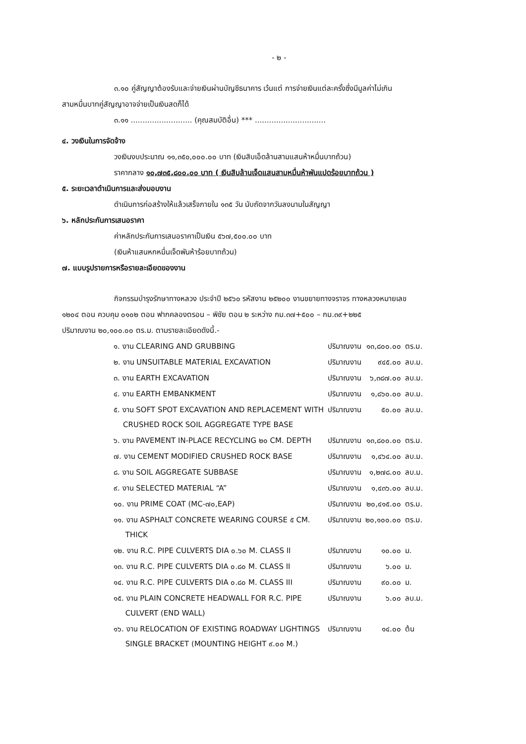- ๒ -
๓.๑๐ คู่สัญญาต้องรับและจ่ายเงินผ่านบัญชีธนาคาร เว้นแต่ การจ่ายเงินแต่ละครั้งซึ่งมีมูลค่าไม่เกิน
สามหมื่นบาทคู่สัญญาอาจจ่ายเป็นเงินสดก็ได้
๓.๑๑ .......................... (คุณสมบัติอื่น) *** ..............................
๔. วงเงินในการจัดจ้าง
วงเงินงบประมาณ ๑๑,๓๕๐,๐๐๐.๐๐ บาท (เงินสิบเอ็ดล้านสามแสนห้าหมื่นบาทถ้วน)
ราคากลาง ๑๐,๗๓๕,๘๐๐.๐๐ บาท ( เงินสิบล้านเจ็ดแสนสามหมื่นห้าพันแปดร้อยบาทถ้วน )
๕. ระยะเวลาดำเนินการและส่งมอบงาน
ดำเนินการก่อสร้างให้แล้วเสร็จภายใน ๑๓๕ วัน นับถัดจากวันลงนามในสัญญา
๖. หลักประกันการเสนอราคา
ค่าหลักประกันการเสนอราคาเป็นเงิน ๕๖๗,๕๐๐.๐๐ บาท
(เงินห้าแสนหกหมื่นเจ็ดพันห้าร้อยบาทถ้วน)
๗. แบบรูปรายการหรือรายละเอียดของงาน
กิจกรรมบำรุงรักษาทางหลวง ประจำปี ๒๕๖๐ รหัสงาน ๒๕๒๐๐ งานขยายทางจราจร ทางหลวงหมายเลข
๑๒๐๔ ตอน ควบคุม ๐๑๐๒ ตอน ฟากคลองตรอน – พิชัย ตอน ๒ ระหว่าง กม.๓๗+๕๐๐ – กม.๓๙+๒๒๕
ปริมาณงาน ๒๐,๑๐๐.๐๐ ตร.ม. ตามรายละเอียดดังนี้.-
| ๑. งาน CLEARING AND GRUBBING | ปริมาณงาน | ๑๓,๘๐๐.๐๐ | ตร.ม. |
| ๒. งาน UNSUITABLE MATERIAL EXCAVATION | ปริมาณงาน | ๙๔๕.๐๐ | ลบ.ม. |
| ๓. งาน EARTH EXCAVATION | ปริมาณงาน | ๖,๓๘๗.๐๐ | ลบ.ม. |
| ๔. งาน EARTH EMBANKMENT | ปริมาณงาน | ๑,๘๖๐.๐๐ | ลบ.ม. |
| ๕. งาน SOFT SPOT EXCAVATION AND REPLACEMENT WITH CRUSHED ROCK SOIL AGGREGATE TYPE BASE | ปริมาณงาน | ๕๐.๐๐ | ลบ.ม. |
| ๖. งาน PAVEMENT IN-PLACE RECYCLING ๒๐ CM. DEPTH | ปริมาณงาน | ๑๓,๘๐๐.๐๐ | ตร.ม. |
| ๗. งาน CEMENT MODIFIED CRUSHED ROCK BASE | ปริมาณงาน | ๑,๔๖๔.๐๐ | ลบ.ม. |
| ๘. งาน SOIL AGGREGATE SUBBASE | ปริมาณงาน | ๑,๒๗๘.๐๐ | ลบ.ม. |
| ๙. งาน SELECTED MATERIAL “A” | ปริมาณงาน | ๑,๔๓๖.๐๐ | ลบ.ม. |
| ๑๐. งาน PRIME COAT (MC-๗๐,EAP) | ปริมาณงาน | ๒๐,๔๑๕.๐๐ | ตร.ม. |
| ๑๑. งาน ASPHALT CONCRETE WEARING COURSE ๕ CM. THICK | ปริมาณงาน | ๒๐,๑๐๐.๐๐ | ตร.ม. |
| ๑๒. งาน R.C. PIPE CULVERTS DIA ๐.๖๐ M. CLASS II | ปริมาณงาน | ๑๐.๐๐ | ม. |
| ๑๓. งาน R.C. PIPE CULVERTS DIA ๐.๘๐ M. CLASS II | ปริมาณงาน | ๖.๐๐ | ม. |
| ๑๔. งาน R.C. PIPE CULVERTS DIA ๐.๘๐ M. CLASS III | ปริมาณงาน | ๙๐.๐๐ | ม. |
| ๑๕. งาน PLAIN CONCRETE HEADWALL FOR R.C. PIPE CULVERT (END WALL) | ปริมาณงาน | ๖.๐๐ | ลบ.ม. |
| ๑๖. งาน RELOCATION OF EXISTING ROADWAY LIGHTINGS SINGLE BRACKET (MOUNTING HEIGHT ๙.๐๐ M.) | ปริมาณงาน | ๑๔.๐๐ | ต้น |